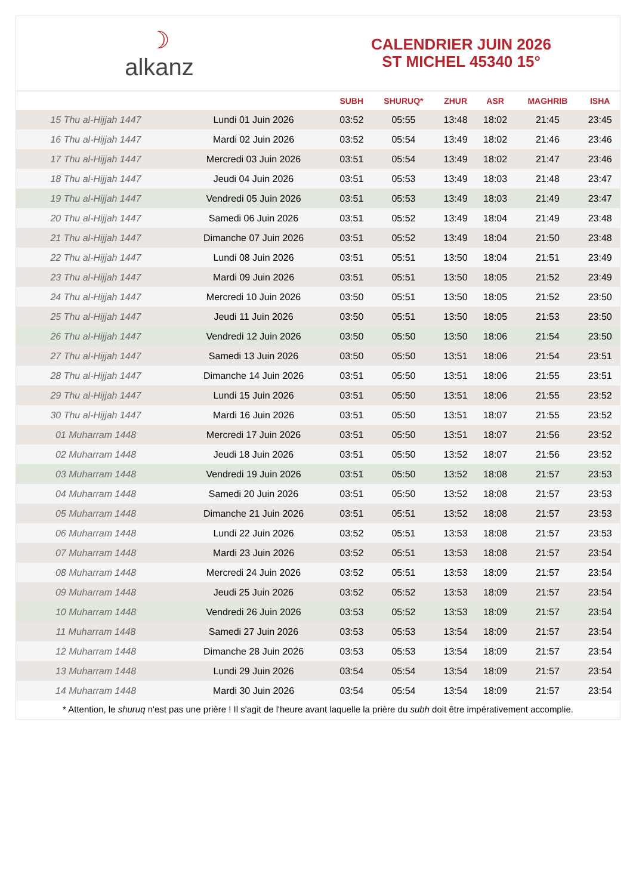☽
alkanz
CALENDRIER JUIN 2026
ST MICHEL 45340 15°
| | | SUBH | SHURUQ* | ZHUR | ASR | MAGHRIB | ISHA |
| --- | --- | --- | --- | --- | --- | --- | --- |
| 15 Thu al-Hijjah 1447 | Lundi 01 Juin 2026 | 03:52 | 05:55 | 13:48 | 18:02 | 21:45 | 23:45 |
| 16 Thu al-Hijjah 1447 | Mardi 02 Juin 2026 | 03:52 | 05:54 | 13:49 | 18:02 | 21:46 | 23:46 |
| 17 Thu al-Hijjah 1447 | Mercredi 03 Juin 2026 | 03:51 | 05:54 | 13:49 | 18:02 | 21:47 | 23:46 |
| 18 Thu al-Hijjah 1447 | Jeudi 04 Juin 2026 | 03:51 | 05:53 | 13:49 | 18:03 | 21:48 | 23:47 |
| 19 Thu al-Hijjah 1447 | Vendredi 05 Juin 2026 | 03:51 | 05:53 | 13:49 | 18:03 | 21:49 | 23:47 |
| 20 Thu al-Hijjah 1447 | Samedi 06 Juin 2026 | 03:51 | 05:52 | 13:49 | 18:04 | 21:49 | 23:48 |
| 21 Thu al-Hijjah 1447 | Dimanche 07 Juin 2026 | 03:51 | 05:52 | 13:49 | 18:04 | 21:50 | 23:48 |
| 22 Thu al-Hijjah 1447 | Lundi 08 Juin 2026 | 03:51 | 05:51 | 13:50 | 18:04 | 21:51 | 23:49 |
| 23 Thu al-Hijjah 1447 | Mardi 09 Juin 2026 | 03:51 | 05:51 | 13:50 | 18:05 | 21:52 | 23:49 |
| 24 Thu al-Hijjah 1447 | Mercredi 10 Juin 2026 | 03:50 | 05:51 | 13:50 | 18:05 | 21:52 | 23:50 |
| 25 Thu al-Hijjah 1447 | Jeudi 11 Juin 2026 | 03:50 | 05:51 | 13:50 | 18:05 | 21:53 | 23:50 |
| 26 Thu al-Hijjah 1447 | Vendredi 12 Juin 2026 | 03:50 | 05:50 | 13:50 | 18:06 | 21:54 | 23:50 |
| 27 Thu al-Hijjah 1447 | Samedi 13 Juin 2026 | 03:50 | 05:50 | 13:51 | 18:06 | 21:54 | 23:51 |
| 28 Thu al-Hijjah 1447 | Dimanche 14 Juin 2026 | 03:51 | 05:50 | 13:51 | 18:06 | 21:55 | 23:51 |
| 29 Thu al-Hijjah 1447 | Lundi 15 Juin 2026 | 03:51 | 05:50 | 13:51 | 18:06 | 21:55 | 23:52 |
| 30 Thu al-Hijjah 1447 | Mardi 16 Juin 2026 | 03:51 | 05:50 | 13:51 | 18:07 | 21:55 | 23:52 |
| 01 Muharram 1448 | Mercredi 17 Juin 2026 | 03:51 | 05:50 | 13:51 | 18:07 | 21:56 | 23:52 |
| 02 Muharram 1448 | Jeudi 18 Juin 2026 | 03:51 | 05:50 | 13:52 | 18:07 | 21:56 | 23:52 |
| 03 Muharram 1448 | Vendredi 19 Juin 2026 | 03:51 | 05:50 | 13:52 | 18:08 | 21:57 | 23:53 |
| 04 Muharram 1448 | Samedi 20 Juin 2026 | 03:51 | 05:50 | 13:52 | 18:08 | 21:57 | 23:53 |
| 05 Muharram 1448 | Dimanche 21 Juin 2026 | 03:51 | 05:51 | 13:52 | 18:08 | 21:57 | 23:53 |
| 06 Muharram 1448 | Lundi 22 Juin 2026 | 03:52 | 05:51 | 13:53 | 18:08 | 21:57 | 23:53 |
| 07 Muharram 1448 | Mardi 23 Juin 2026 | 03:52 | 05:51 | 13:53 | 18:08 | 21:57 | 23:54 |
| 08 Muharram 1448 | Mercredi 24 Juin 2026 | 03:52 | 05:51 | 13:53 | 18:09 | 21:57 | 23:54 |
| 09 Muharram 1448 | Jeudi 25 Juin 2026 | 03:52 | 05:52 | 13:53 | 18:09 | 21:57 | 23:54 |
| 10 Muharram 1448 | Vendredi 26 Juin 2026 | 03:53 | 05:52 | 13:53 | 18:09 | 21:57 | 23:54 |
| 11 Muharram 1448 | Samedi 27 Juin 2026 | 03:53 | 05:53 | 13:54 | 18:09 | 21:57 | 23:54 |
| 12 Muharram 1448 | Dimanche 28 Juin 2026 | 03:53 | 05:53 | 13:54 | 18:09 | 21:57 | 23:54 |
| 13 Muharram 1448 | Lundi 29 Juin 2026 | 03:54 | 05:54 | 13:54 | 18:09 | 21:57 | 23:54 |
| 14 Muharram 1448 | Mardi 30 Juin 2026 | 03:54 | 05:54 | 13:54 | 18:09 | 21:57 | 23:54 |
* Attention, le shuruq n'est pas une prière ! Il s'agit de l'heure avant laquelle la prière du subh doit être impérativement accomplie.